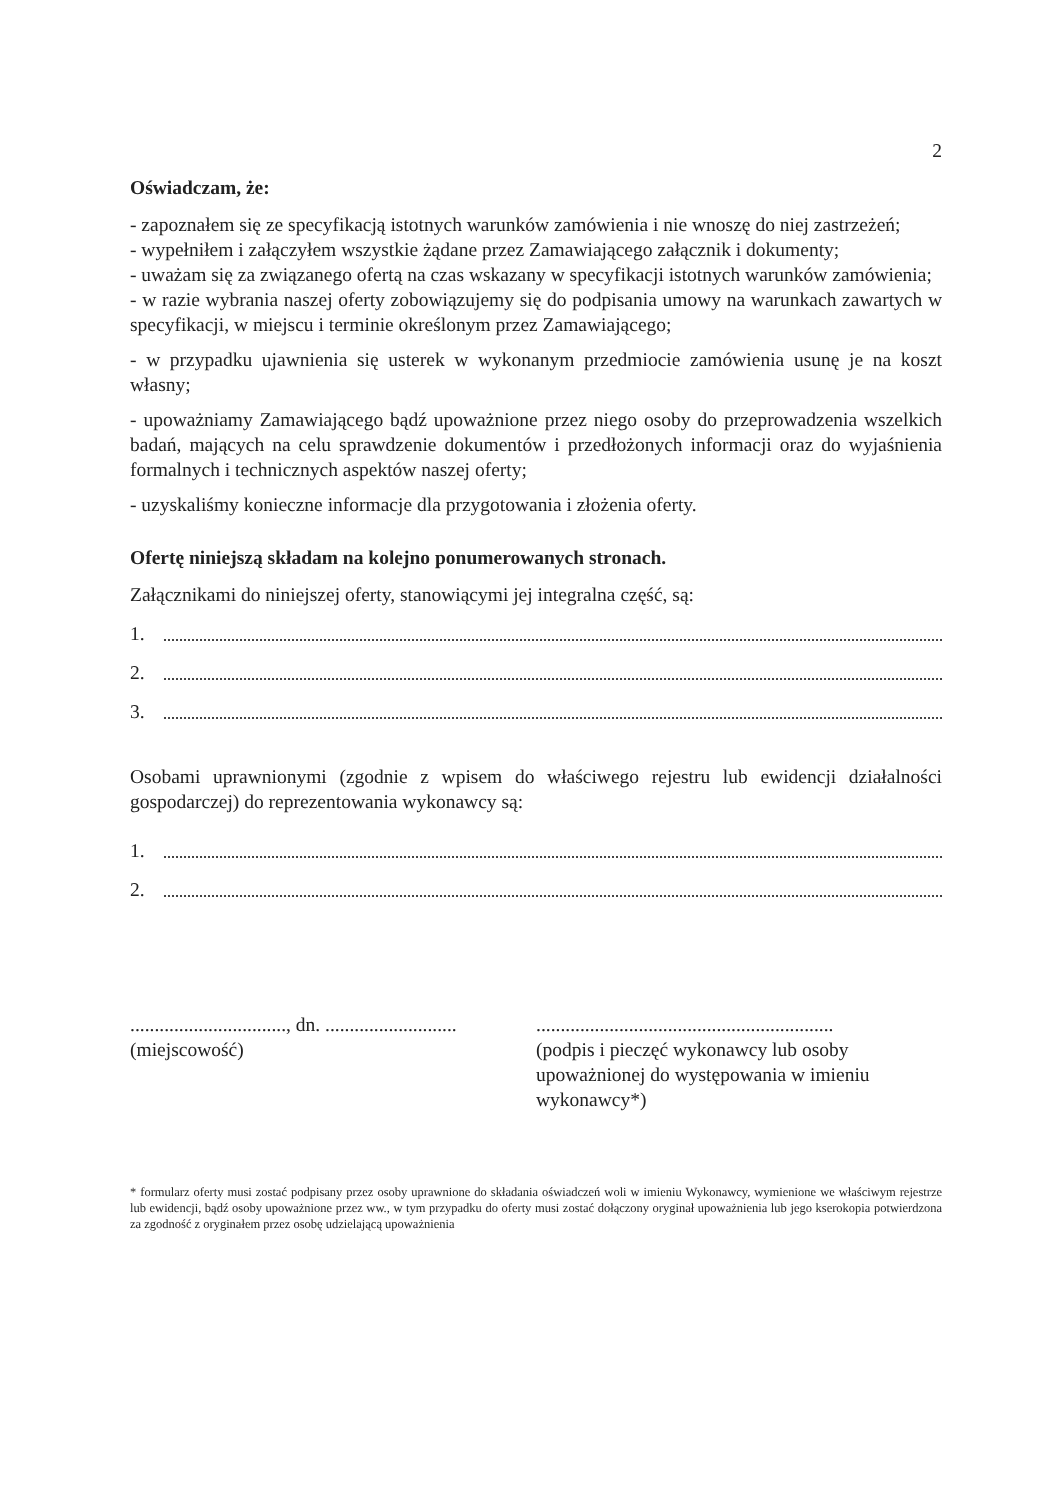2
Oświadczam, że:
- zapoznałem się ze specyfikacją istotnych warunków zamówienia i nie wnoszę do niej zastrzeżeń;
- wypełniłem i załączyłem wszystkie żądane przez Zamawiającego załącznik i dokumenty;
- uważam się za związanego ofertą na czas wskazany w specyfikacji istotnych warunków zamówienia;
- w razie wybrania naszej oferty zobowiązujemy się do podpisania umowy na warunkach zawartych w specyfikacji, w miejscu i terminie określonym przez Zamawiającego;
- w przypadku ujawnienia się usterek w wykonanym przedmiocie zamówienia usunę je na koszt własny;
- upoważniamy Zamawiającego bądź upoważnione przez niego osoby do przeprowadzenia wszelkich badań, mających na celu sprawdzenie dokumentów i przedłożonych informacji oraz do wyjaśnienia formalnych i technicznych aspektów naszej oferty;
- uzyskaliśmy konieczne informacje dla przygotowania i złożenia oferty.
Ofertę niniejszą składam na kolejno ponumerowanych stronach.
Załącznikami do niniejszej oferty, stanowiącymi jej integralna część, są:
1.
2.
3.
Osobami uprawnionymi (zgodnie z wpisem do właściwego rejestru lub ewidencji działalności gospodarczej) do reprezentowania wykonawcy są:
1.
2.
................................, dn. ...........................
(miejscowość)
.............................................................
(podpis i pieczęć wykonawcy lub osoby upoważnionej do występowania w imieniu wykonawcy*)
* formularz oferty musi zostać podpisany przez osoby uprawnione do składania oświadczeń woli w imieniu Wykonawcy, wymienione we właściwym rejestrze lub ewidencji, bądź osoby upoważnione przez ww., w tym przypadku do oferty musi zostać dołączony oryginał upoważnienia lub jego kserokopia potwierdzona za zgodność z oryginałem przez osobę udzielającą upoważnienia